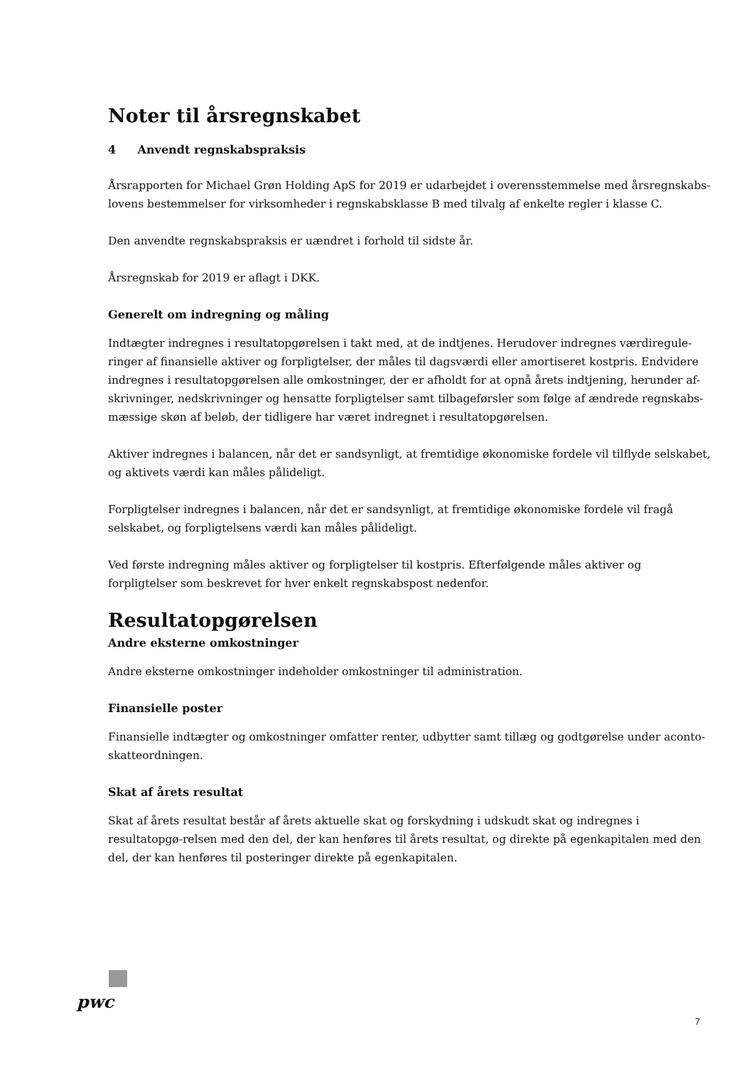Noter til årsregnskabet
4 Anvendt regnskabspraksis
Årsrapporten for Michael Grøn Holding ApS for 2019 er udarbejdet i overensstemmelse med årsregnskabs-lovens bestemmelser for virksomheder i regnskabsklasse B med tilvalg af enkelte regler i klasse C.
Den anvendte regnskabspraksis er uændret i forhold til sidste år.
Årsregnskab for 2019 er aflagt i DKK.
Generelt om indregning og måling
Indtægter indregnes i resultatopgørelsen i takt med, at de indtjenes. Herudover indregnes værdiregule-ringer af finansielle aktiver og forpligtelser, der måles til dagsværdi eller amortiseret kostpris. Endvidere indregnes i resultatopgørelsen alle omkostninger, der er afholdt for at opnå årets indtjening, herunder af-skrivninger, nedskrivninger og hensatte forpligtelser samt tilbageførsler som følge af ændrede regnskabs-mæssige skøn af beløb, der tidligere har været indregnet i resultatopgørelsen.
Aktiver indregnes i balancen, når det er sandsynligt, at fremtidige økonomiske fordele vil tilflyde selskabet, og aktivets værdi kan måles pålideligt.
Forpligtelser indregnes i balancen, når det er sandsynligt, at fremtidige økonomiske fordele vil fragå selskabet, og forpligtelsens værdi kan måles pålideligt.
Ved første indregning måles aktiver og forpligtelser til kostpris. Efterfølgende måles aktiver og forpligtelser som beskrevet for hver enkelt regnskabspost nedenfor.
Resultatopgørelsen
Andre eksterne omkostninger
Andre eksterne omkostninger indeholder omkostninger til administration.
Finansielle poster
Finansielle indtægter og omkostninger omfatter renter, udbytter samt tillæg og godtgørelse under aconto-skatteordningen.
Skat af årets resultat
Skat af årets resultat består af årets aktuelle skat og forskydning i udskudt skat og indregnes i resultatopgø-relsen med den del, der kan henføres til årets resultat, og direkte på egenkapitalen med den del, der kan henføres til posteringer direkte på egenkapitalen.
pwc
7